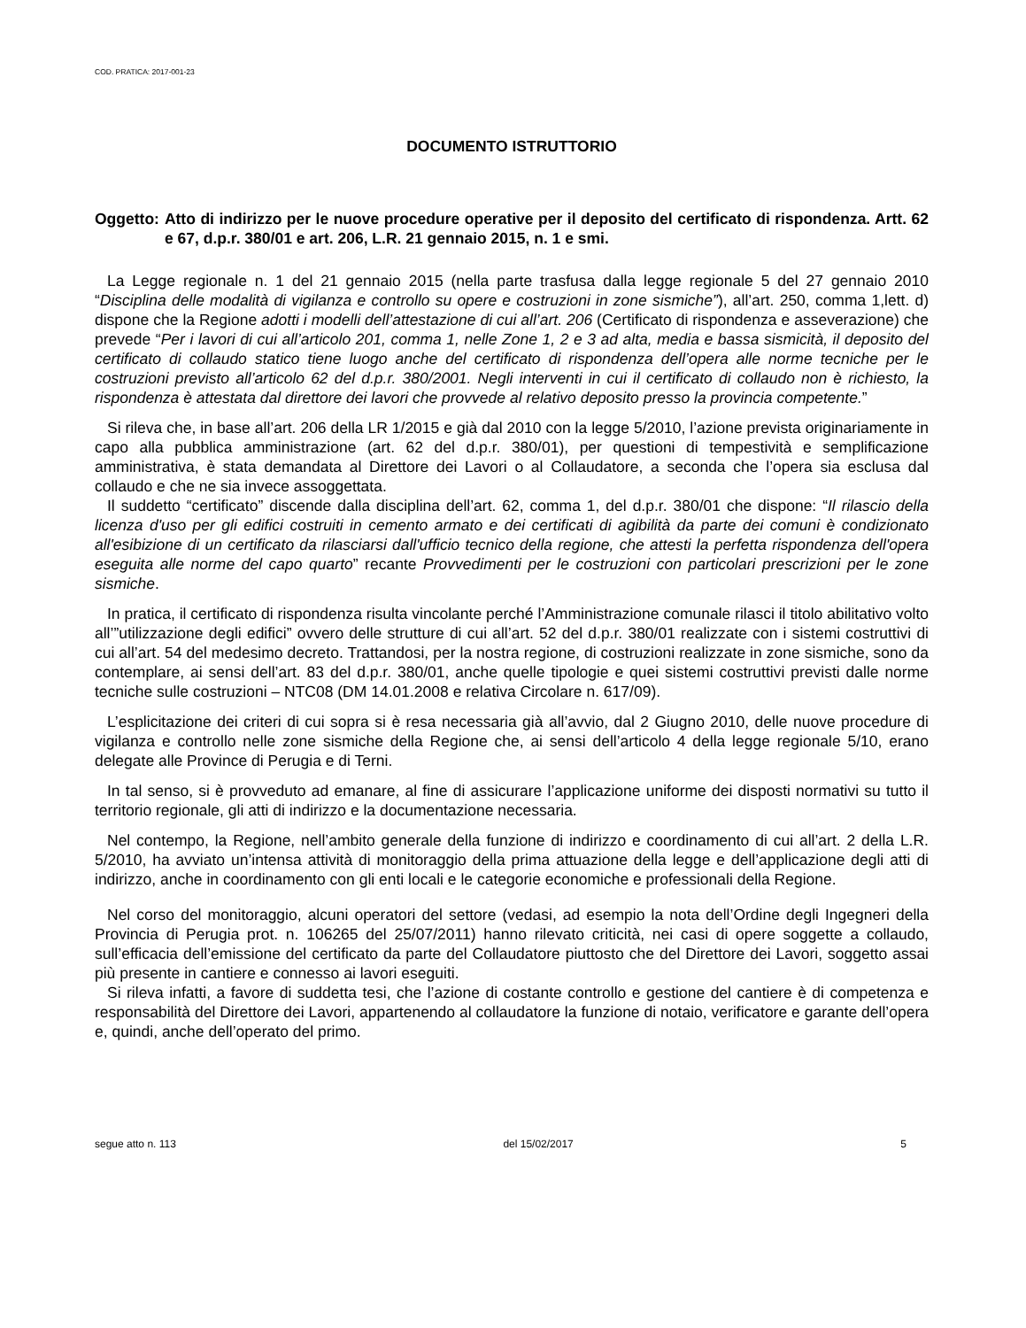COD. PRATICA: 2017-001-23
DOCUMENTO ISTRUTTORIO
Oggetto: Atto di indirizzo per le nuove procedure operative per il deposito del certificato di rispondenza. Artt. 62 e 67, d.p.r. 380/01 e art. 206, L.R. 21 gennaio 2015, n. 1 e smi.
La Legge regionale n. 1 del 21 gennaio 2015 (nella parte trasfusa dalla legge regionale 5 del 27 gennaio 2010 “Disciplina delle modalità di vigilanza e controllo su opere e costruzioni in zone sismiche”), all’art. 250, comma 1,lett. d) dispone che la Regione adotti i modelli dell’attestazione di cui all’art. 206 (Certificato di rispondenza e asseverazione) che prevede “Per i lavori di cui all’articolo 201, comma 1, nelle Zone 1, 2 e 3 ad alta, media e bassa sismicità, il deposito del certificato di collaudo statico tiene luogo anche del certificato di rispondenza dell’opera alle norme tecniche per le costruzioni previsto all’articolo 62 del d.p.r. 380/2001. Negli interventi in cui il certificato di collaudo non è richiesto, la rispondenza è attestata dal direttore dei lavori che provvede al relativo deposito presso la provincia competente.”
Si rileva che, in base all’art. 206 della LR 1/2015 e già dal 2010 con la legge 5/2010, l’azione prevista originariamente in capo alla pubblica amministrazione (art. 62 del d.p.r. 380/01), per questioni di tempestività e semplificazione amministrativa, è stata demandata al Direttore dei Lavori o al Collaudatore, a seconda che l’opera sia esclusa dal collaudo e che ne sia invece assoggettata.
Il suddetto “certificato” discende dalla disciplina dell’art. 62, comma 1, del d.p.r. 380/01 che dispone: “Il rilascio della licenza d'uso per gli edifici costruiti in cemento armato e dei certificati di agibilità da parte dei comuni è condizionato all'esibizione di un certificato da rilasciarsi dall'ufficio tecnico della regione, che attesti la perfetta rispondenza dell'opera eseguita alle norme del capo quarto” recante Provvedimenti per le costruzioni con particolari prescrizioni per le zone sismiche.
In pratica, il certificato di rispondenza risulta vincolante perché l’Amministrazione comunale rilasci il titolo abilitativo volto all’”utilizzazione degli edifici” ovvero delle strutture di cui all’art. 52 del d.p.r. 380/01 realizzate con i sistemi costruttivi di cui all’art. 54 del medesimo decreto. Trattandosi, per la nostra regione, di costruzioni realizzate in zone sismiche, sono da contemplare, ai sensi dell’art. 83 del d.p.r. 380/01, anche quelle tipologie e quei sistemi costruttivi previsti dalle norme tecniche sulle costruzioni – NTC08 (DM 14.01.2008 e relativa Circolare n. 617/09).
L’esplicitazione dei criteri di cui sopra si è resa necessaria già all’avvio, dal 2 Giugno 2010, delle nuove procedure di vigilanza e controllo nelle zone sismiche della Regione che, ai sensi dell’articolo 4 della legge regionale 5/10, erano delegate alle Province di Perugia e di Terni.
In tal senso, si è provveduto ad emanare, al fine di assicurare l’applicazione uniforme dei disposti normativi su tutto il territorio regionale, gli atti di indirizzo e la documentazione necessaria.
Nel contempo, la Regione, nell’ambito generale della funzione di indirizzo e coordinamento di cui all’art. 2 della L.R. 5/2010, ha avviato un’intensa attività di monitoraggio della prima attuazione della legge e dell’applicazione degli atti di indirizzo, anche in coordinamento con gli enti locali e le categorie economiche e professionali della Regione.
Nel corso del monitoraggio, alcuni operatori del settore (vedasi, ad esempio la nota dell’Ordine degli Ingegneri della Provincia di Perugia prot. n. 106265 del 25/07/2011) hanno rilevato criticità, nei casi di opere soggette a collaudo, sull’efficacia dell’emissione del certificato da parte del Collaudatore piuttosto che del Direttore dei Lavori, soggetto assai più presente in cantiere e connesso ai lavori eseguiti.
Si rileva infatti, a favore di suddetta tesi, che l’azione di costante controllo e gestione del cantiere è di competenza e responsabilità del Direttore dei Lavori, appartenendo al collaudatore la funzione di notaio, verificatore e garante dell’opera e, quindi, anche dell’operato del primo.
segue atto n. 113 del 15/02/2017 5